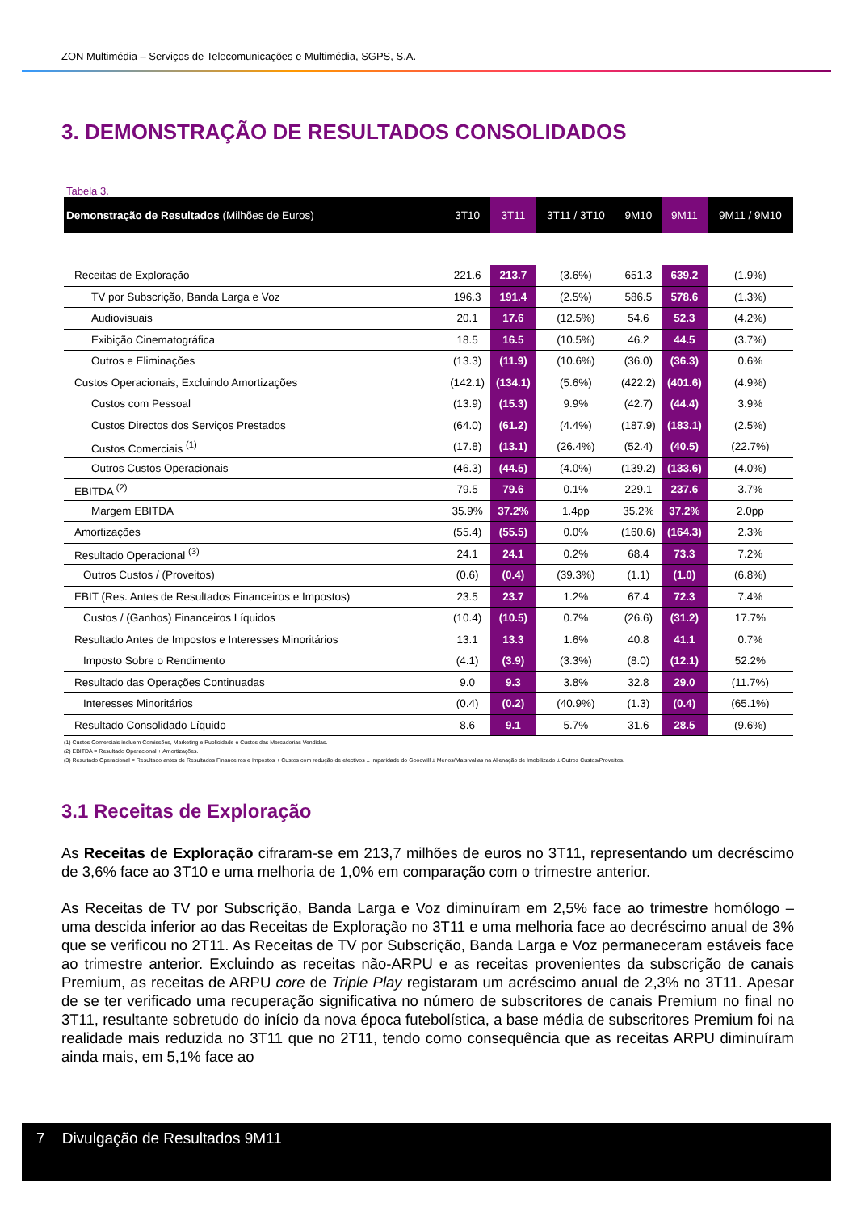ZON Multimédia – Serviços de Telecomunicações e Multimédia, SGPS, S.A.
3. DEMONSTRAÇÃO DE RESULTADOS CONSOLIDADOS
Tabela 3.
| Demonstração de Resultados (Milhões de Euros) | 3T10 | 3T11 | 3T11 / 3T10 | 9M10 | 9M11 | 9M11 / 9M10 |
| --- | --- | --- | --- | --- | --- | --- |
| Receitas de Exploração | 221.6 | 213.7 | (3.6%) | 651.3 | 639.2 | (1.9%) |
| TV por Subscrição, Banda Larga e Voz | 196.3 | 191.4 | (2.5%) | 586.5 | 578.6 | (1.3%) |
| Audiovisuais | 20.1 | 17.6 | (12.5%) | 54.6 | 52.3 | (4.2%) |
| Exibição Cinematográfica | 18.5 | 16.5 | (10.5%) | 46.2 | 44.5 | (3.7%) |
| Outros e Eliminações | (13.3) | (11.9) | (10.6%) | (36.0) | (36.3) | 0.6% |
| Custos Operacionais, Excluindo Amortizações | (142.1) | (134.1) | (5.6%) | (422.2) | (401.6) | (4.9%) |
| Custos com Pessoal | (13.9) | (15.3) | 9.9% | (42.7) | (44.4) | 3.9% |
| Custos Directos dos Serviços Prestados | (64.0) | (61.2) | (4.4%) | (187.9) | (183.1) | (2.5%) |
| Custos Comerciais <sup>(1)</sup> | (17.8) | (13.1) | (26.4%) | (52.4) | (40.5) | (22.7%) |
| Outros Custos Operacionais | (46.3) | (44.5) | (4.0%) | (139.2) | (133.6) | (4.0%) |
| EBITDA <sup>(2)</sup> | 79.5 | 79.6 | 0.1% | 229.1 | 237.6 | 3.7% |
| Margem EBITDA | 35.9% | 37.2% | 1.4pp | 35.2% | 37.2% | 2.0pp |
| Amortizações | (55.4) | (55.5) | 0.0% | (160.6) | (164.3) | 2.3% |
| Resultado Operacional <sup>(3)</sup> | 24.1 | 24.1 | 0.2% | 68.4 | 73.3 | 7.2% |
| Outros Custos / (Proveitos) | (0.6) | (0.4) | (39.3%) | (1.1) | (1.0) | (6.8%) |
| EBIT (Res. Antes de Resultados Financeiros e Impostos) | 23.5 | 23.7 | 1.2% | 67.4 | 72.3 | 7.4% |
| Custos / (Ganhos) Financeiros Líquidos | (10.4) | (10.5) | 0.7% | (26.6) | (31.2) | 17.7% |
| Resultado Antes de Impostos e Interesses Minoritários | 13.1 | 13.3 | 1.6% | 40.8 | 41.1 | 0.7% |
| Imposto Sobre o Rendimento | (4.1) | (3.9) | (3.3%) | (8.0) | (12.1) | 52.2% |
| Resultado das Operações Continuadas | 9.0 | 9.3 | 3.8% | 32.8 | 29.0 | (11.7%) |
| Interesses Minoritários | (0.4) | (0.2) | (40.9%) | (1.3) | (0.4) | (65.1%) |
| Resultado Consolidado Líquido | 8.6 | 9.1 | 5.7% | 31.6 | 28.5 | (9.6%) |
(1) Custos Comerciais incluem Comissões, Marketing e Publicidade e Custos das Mercadorias Vendidas.
(2) EBITDA = Resultado Operacional + Amortizações.
(3) Resultado Operacional = Resultado antes de Resultados Financeiros e Impostos + Custos com redução de efectivos ± Imparidade do Goodwill ± Menos/Mais valias na Alienação de Imobilizado ± Outros Custos/Proveitos.
3.1 Receitas de Exploração
As Receitas de Exploração cifraram-se em 213,7 milhões de euros no 3T11, representando um decréscimo de 3,6% face ao 3T10 e uma melhoria de 1,0% em comparação com o trimestre anterior.
As Receitas de TV por Subscrição, Banda Larga e Voz diminuíram em 2,5% face ao trimestre homólogo – uma descida inferior ao das Receitas de Exploração no 3T11 e uma melhoria face ao decréscimo anual de 3% que se verificou no 2T11. As Receitas de TV por Subscrição, Banda Larga e Voz permaneceram estáveis face ao trimestre anterior. Excluindo as receitas não-ARPU e as receitas provenientes da subscrição de canais Premium, as receitas de ARPU core de Triple Play registaram um acréscimo anual de 2,3% no 3T11. Apesar de se ter verificado uma recuperação significativa no número de subscritores de canais Premium no final no 3T11, resultante sobretudo do início da nova época futebolística, a base média de subscritores Premium foi na realidade mais reduzida no 3T11 que no 2T11, tendo como consequência que as receitas ARPU diminuíram ainda mais, em 5,1% face ao
7 Divulgação de Resultados 9M11